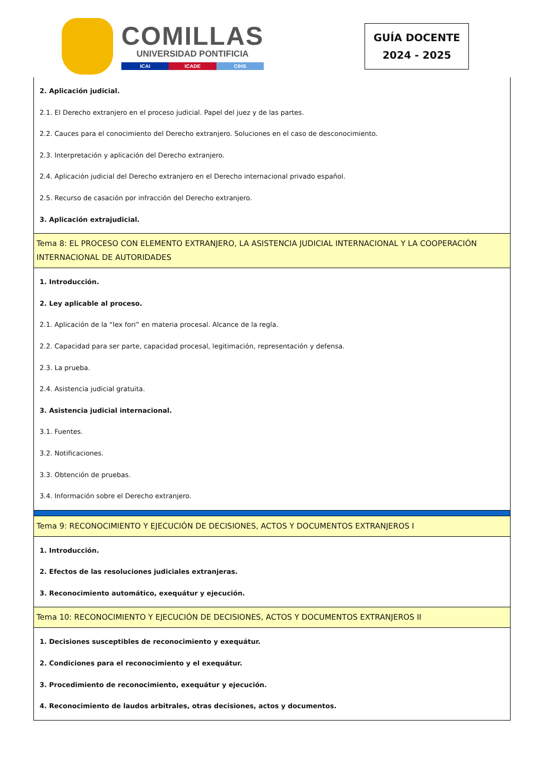COMILLAS
UNIVERSIDAD PONTIFICIA
ICAI ICADE CIHS
GUÍA DOCENTE
2024 - 2025
| 2. Aplicación judicial. 2.1. El Derecho extranjero en el proceso judicial. Papel del juez y de las partes. 2.2. Cauces para el conocimiento del Derecho extranjero. Soluciones en el caso de desconocimiento. 2.3. Interpretación y aplicación del Derecho extranjero. 2.4. Aplicación judicial del Derecho extranjero en el Derecho internacional privado español. 2.5. Recurso de casación por infracción del Derecho extranjero. 3. Aplicación extrajudicial. |
| Tema 8: EL PROCESO CON ELEMENTO EXTRANJERO, LA ASISTENCIA JUDICIAL INTERNACIONAL Y LA COOPERACIÓN INTERNACIONAL DE AUTORIDADES |
| 1. Introducción. 2. Ley aplicable al proceso. 2.1. Aplicación de la “lex fori” en materia procesal. Alcance de la regla. 2.2. Capacidad para ser parte, capacidad procesal, legitimación, representación y defensa. 2.3. La prueba. 2.4. Asistencia judicial gratuita. 3. Asistencia judicial internacional. 3.1. Fuentes. 3.2. Notificaciones. 3.3. Obtención de pruebas. 3.4. Información sobre el Derecho extranjero. |
| Tema 9: RECONOCIMIENTO Y EJECUCIÓN DE DECISIONES, ACTOS Y DOCUMENTOS EXTRANJEROS I |
| 1. Introducción. 2. Efectos de las resoluciones judiciales extranjeras. 3. Reconocimiento automático, exequátur y ejecución. |
| Tema 10: RECONOCIMIENTO Y EJECUCIÓN DE DECISIONES, ACTOS Y DOCUMENTOS EXTRANJEROS II |
| 1. Decisiones susceptibles de reconocimiento y exequátur. 2. Condiciones para el reconocimiento y el exequátur. 3. Procedimiento de reconocimiento, exequátur y ejecución. 4. Reconocimiento de laudos arbitrales, otras decisiones, actos y documentos. |